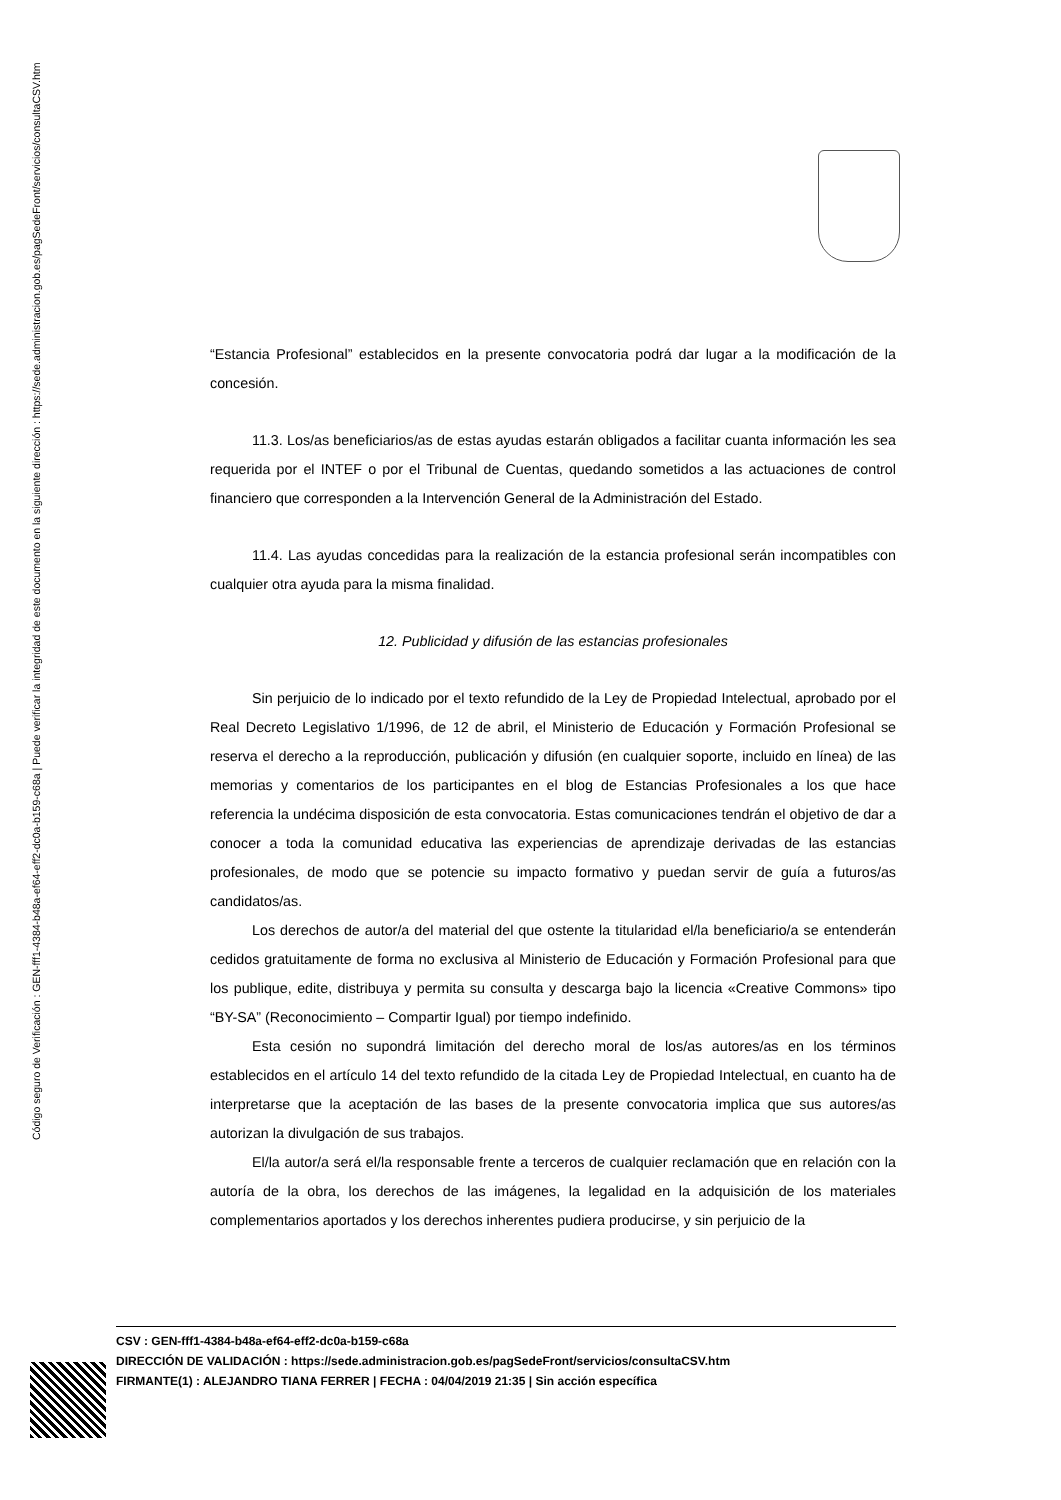Código seguro de Verificación : GEN-fff1-4384-b48a-ef64-eff2-dc0a-b159-c68a | Puede verificar la integridad de este documento en la siguiente dirección : https://sede.administracion.gob.es/pagSedeFront/servicios/consultaCSV.htm
“Estancia Profesional” establecidos en la presente convocatoria podrá dar lugar a la modificación de la concesión.
11.3. Los/as beneficiarios/as de estas ayudas estarán obligados a facilitar cuanta información les sea requerida por el INTEF o por el Tribunal de Cuentas, quedando sometidos a las actuaciones de control financiero que corresponden a la Intervención General de la Administración del Estado.
11.4. Las ayudas concedidas para la realización de la estancia profesional serán incompatibles con cualquier otra ayuda para la misma finalidad.
12. Publicidad y difusión de las estancias profesionales
Sin perjuicio de lo indicado por el texto refundido de la Ley de Propiedad Intelectual, aprobado por el Real Decreto Legislativo 1/1996, de 12 de abril, el Ministerio de Educación y Formación Profesional se reserva el derecho a la reproducción, publicación y difusión (en cualquier soporte, incluido en línea) de las memorias y comentarios de los participantes en el blog de Estancias Profesionales a los que hace referencia la undécima disposición de esta convocatoria. Estas comunicaciones tendrán el objetivo de dar a conocer a toda la comunidad educativa las experiencias de aprendizaje derivadas de las estancias profesionales, de modo que se potencie su impacto formativo y puedan servir de guía a futuros/as candidatos/as.
Los derechos de autor/a del material del que ostente la titularidad el/la beneficiario/a se entenderán cedidos gratuitamente de forma no exclusiva al Ministerio de Educación y Formación Profesional para que los publique, edite, distribuya y permita su consulta y descarga bajo la licencia «Creative Commons» tipo “BY-SA” (Reconocimiento – Compartir Igual) por tiempo indefinido.
Esta cesión no supondrá limitación del derecho moral de los/as autores/as en los términos establecidos en el artículo 14 del texto refundido de la citada Ley de Propiedad Intelectual, en cuanto ha de interpretarse que la aceptación de las bases de la presente convocatoria implica que sus autores/as autorizan la divulgación de sus trabajos.
El/la autor/a será el/la responsable frente a terceros de cualquier reclamación que en relación con la autoría de la obra, los derechos de las imágenes, la legalidad en la adquisición de los materiales complementarios aportados y los derechos inherentes pudiera producirse, y sin perjuicio de la
CSV : GEN-fff1-4384-b48a-ef64-eff2-dc0a-b159-c68a
DIRECCIÓN DE VALIDACIÓN : https://sede.administracion.gob.es/pagSedeFront/servicios/consultaCSV.htm
FIRMANTE(1) : ALEJANDRO TIANA FERRER | FECHA : 04/04/2019 21:35 | Sin acción específica